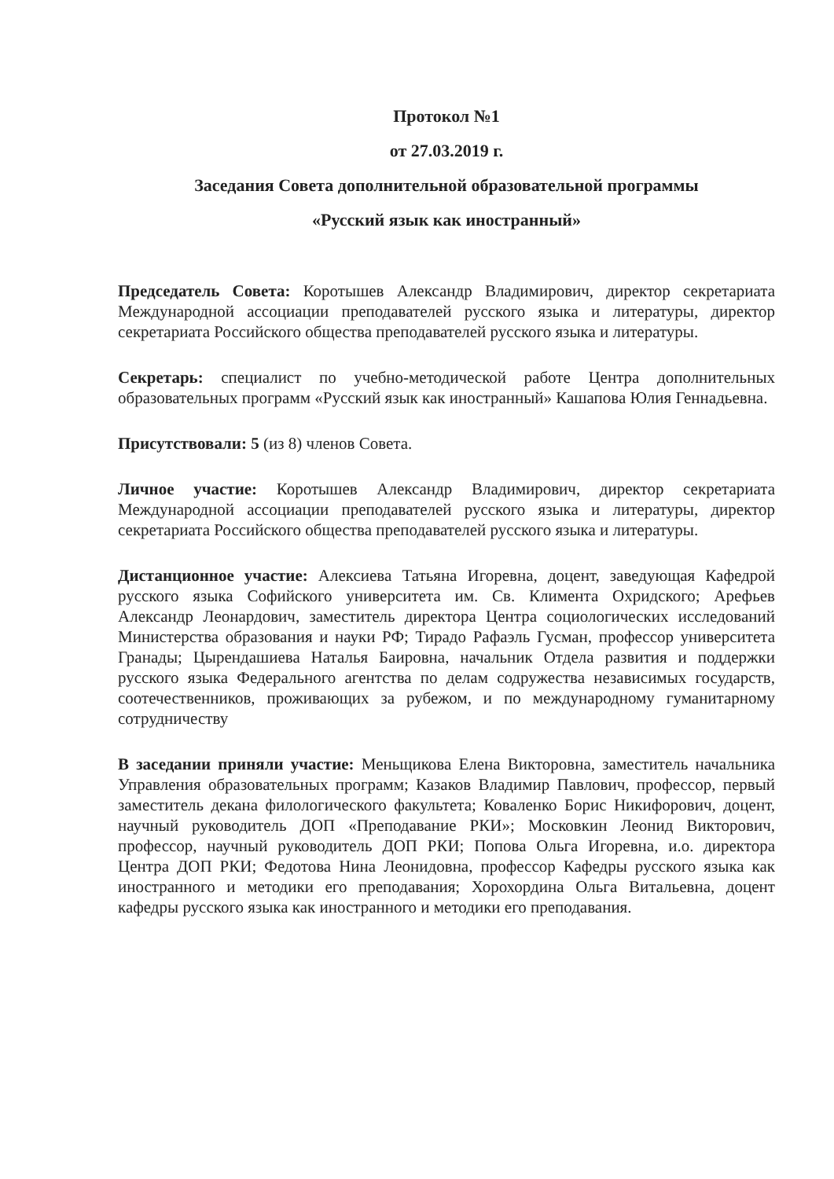Протокол №1
от 27.03.2019 г.
Заседания Совета дополнительной образовательной программы
«Русский язык как иностранный»
Председатель Совета: Коротышев Александр Владимирович, директор секретариата Международной ассоциации преподавателей русского языка и литературы, директор секретариата Российского общества преподавателей русского языка и литературы.
Секретарь: специалист по учебно-методической работе Центра дополнительных образовательных программ «Русский язык как иностранный» Кашапова Юлия Геннадьевна.
Присутствовали: 5 (из 8) членов Совета.
Личное участие: Коротышев Александр Владимирович, директор секретариата Международной ассоциации преподавателей русского языка и литературы, директор секретариата Российского общества преподавателей русского языка и литературы.
Дистанционное участие: Алексиева Татьяна Игоревна, доцент, заведующая Кафедрой русского языка Софийского университета им. Св. Климента Охридского; Арефьев Александр Леонардович, заместитель директора Центра социологических исследований Министерства образования и науки РФ; Тирадо Рафаэль Гусман, профессор университета Гранады; Цырендашиева Наталья Баировна, начальник Отдела развития и поддержки русского языка Федерального агентства по делам содружества независимых государств, соотечественников, проживающих за рубежом, и по международному гуманитарному сотрудничеству
В заседании приняли участие: Меньщикова Елена Викторовна, заместитель начальника Управления образовательных программ; Казаков Владимир Павлович, профессор, первый заместитель декана филологического факультета; Коваленко Борис Никифорович, доцент, научный руководитель ДОП «Преподавание РКИ»; Московкин Леонид Викторович, профессор, научный руководитель ДОП РКИ; Попова Ольга Игоревна, и.о. директора Центра ДОП РКИ; Федотова Нина Леонидовна, профессор Кафедры русского языка как иностранного и методики его преподавания; Хорохордина Ольга Витальевна, доцент кафедры русского языка как иностранного и методики его преподавания.